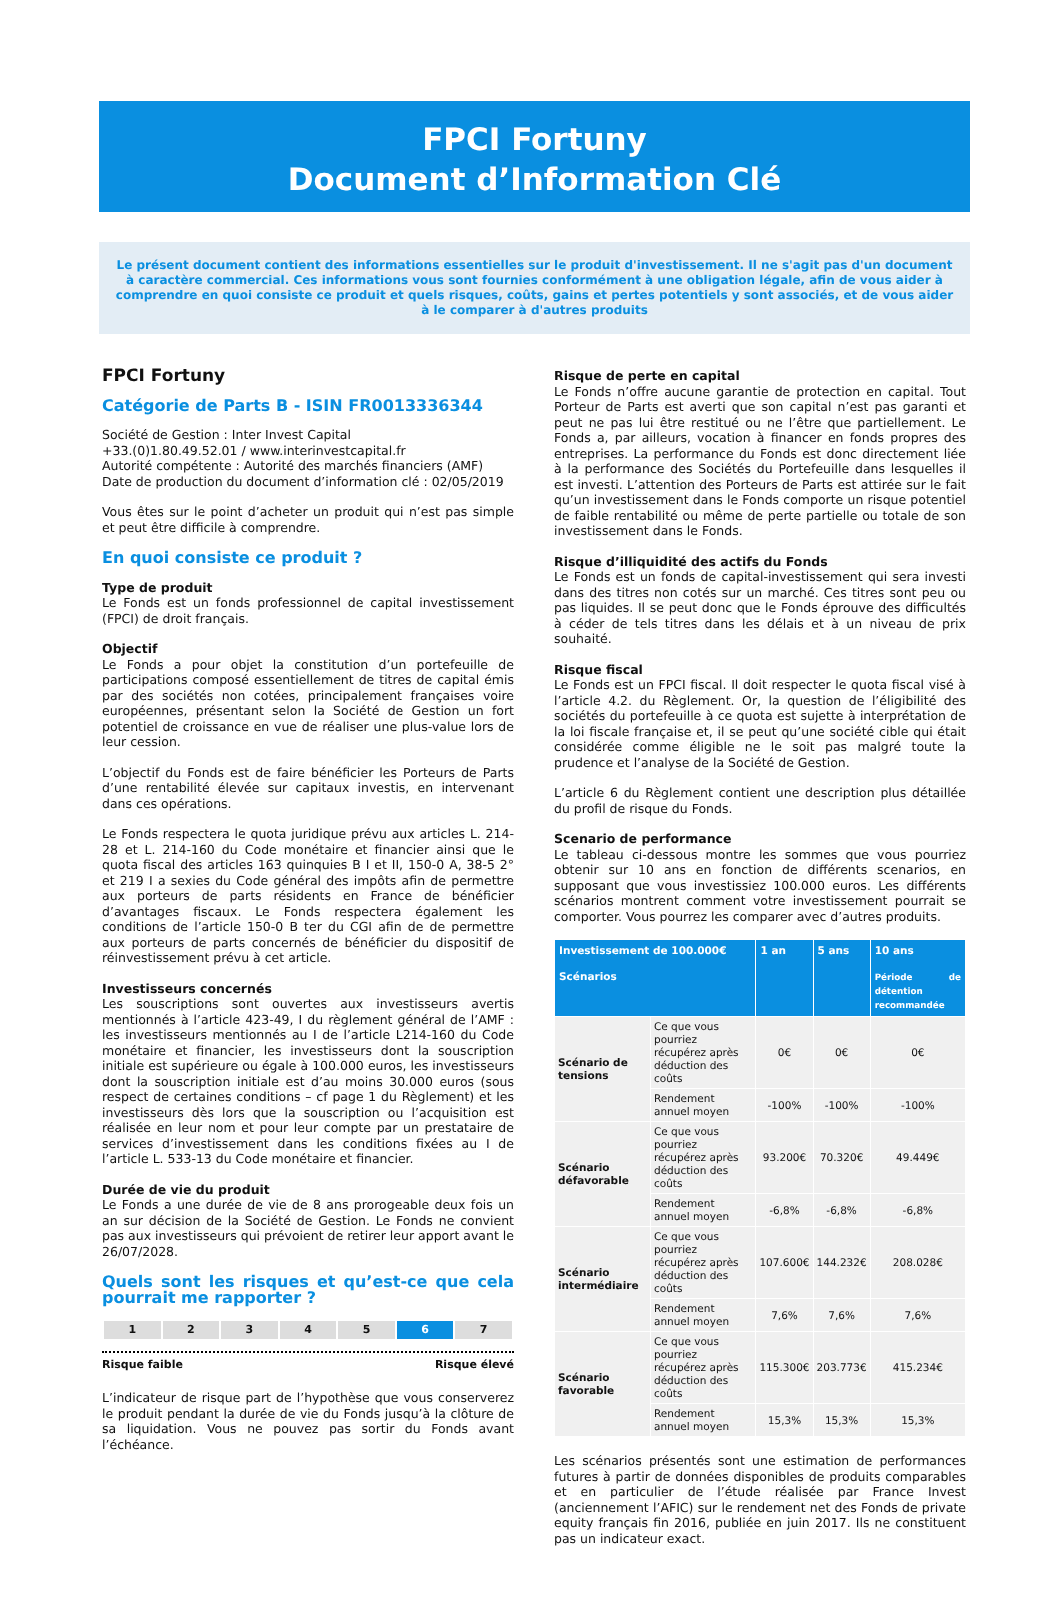FPCI Fortuny
Document d’Information Clé
Le présent document contient des informations essentielles sur le produit d'investissement. Il ne s'agit pas d'un document à caractère commercial. Ces informations vous sont fournies conformément à une obligation légale, afin de vous aider à comprendre en quoi consiste ce produit et quels risques, coûts, gains et pertes potentiels y sont associés, et de vous aider à le comparer à d'autres produits
FPCI Fortuny
Catégorie de Parts B - ISIN FR0013336344
Société de Gestion : Inter Invest Capital
+33.(0)1.80.49.52.01 / www.interinvestcapital.fr
Autorité compétente : Autorité des marchés financiers (AMF)
Date de production du document d’information clé : 02/05/2019
Vous êtes sur le point d’acheter un produit qui n’est pas simple et peut être difficile à comprendre.
En quoi consiste ce produit ?
Type de produit
Le Fonds est un fonds professionnel de capital investissement (FPCI) de droit français.
Objectif
Le Fonds a pour objet la constitution d’un portefeuille de participations composé essentiellement de titres de capital émis par des sociétés non cotées, principalement françaises voire européennes, présentant selon la Société de Gestion un fort potentiel de croissance en vue de réaliser une plus-value lors de leur cession.
L’objectif du Fonds est de faire bénéficier les Porteurs de Parts d’une rentabilité élevée sur capitaux investis, en intervenant dans ces opérations.
Le Fonds respectera le quota juridique prévu aux articles L. 214-28 et L. 214-160 du Code monétaire et financier ainsi que le quota fiscal des articles 163 quinquies B I et II, 150-0 A, 38-5 2° et 219 I a sexies du Code général des impôts afin de permettre aux porteurs de parts résidents en France de bénéficier d’avantages fiscaux. Le Fonds respectera également les conditions de l’article 150-0 B ter du CGI afin de de permettre aux porteurs de parts concernés de bénéficier du dispositif de réinvestissement prévu à cet article.
Investisseurs concernés
Les souscriptions sont ouvertes aux investisseurs avertis mentionnés à l’article 423-49, I du règlement général de l’AMF : les investisseurs mentionnés au I de l’article L214-160 du Code monétaire et financier, les investisseurs dont la souscription initiale est supérieure ou égale à 100.000 euros, les investisseurs dont la souscription initiale est d’au moins 30.000 euros (sous respect de certaines conditions – cf page 1 du Règlement) et les investisseurs dès lors que la souscription ou l’acquisition est réalisée en leur nom et pour leur compte par un prestataire de services d’investissement dans les conditions fixées au I de l’article L. 533-13 du Code monétaire et financier.
Durée de vie du produit
Le Fonds a une durée de vie de 8 ans prorogeable deux fois un an sur décision de la Société de Gestion. Le Fonds ne convient pas aux investisseurs qui prévoient de retirer leur apport avant le 26/07/2028.
Quels sont les risques et qu’est-ce que cela pourrait me rapporter ?
| 1 | 2 | 3 | 4 | 5 | 6 | 7 |
Risque faible Risque élevé
L’indicateur de risque part de l’hypothèse que vous conserverez le produit pendant la durée de vie du Fonds jusqu’à la clôture de sa liquidation. Vous ne pouvez pas sortir du Fonds avant l’échéance.
Risque de perte en capital
Le Fonds n’offre aucune garantie de protection en capital. Tout Porteur de Parts est averti que son capital n’est pas garanti et peut ne pas lui être restitué ou ne l’être que partiellement. Le Fonds a, par ailleurs, vocation à financer en fonds propres des entreprises. La performance du Fonds est donc directement liée à la performance des Sociétés du Portefeuille dans lesquelles il est investi. L’attention des Porteurs de Parts est attirée sur le fait qu’un investissement dans le Fonds comporte un risque potentiel de faible rentabilité ou même de perte partielle ou totale de son investissement dans le Fonds.
Risque d’illiquidité des actifs du Fonds
Le Fonds est un fonds de capital-investissement qui sera investi dans des titres non cotés sur un marché. Ces titres sont peu ou pas liquides. Il se peut donc que le Fonds éprouve des difficultés à céder de tels titres dans les délais et à un niveau de prix souhaité.
Risque fiscal
Le Fonds est un FPCI fiscal. Il doit respecter le quota fiscal visé à l’article 4.2. du Règlement. Or, la question de l’éligibilité des sociétés du portefeuille à ce quota est sujette à interprétation de la loi fiscale française et, il se peut qu’une société cible qui était considérée comme éligible ne le soit pas malgré toute la prudence et l’analyse de la Société de Gestion.
L’article 6 du Règlement contient une description plus détaillée du profil de risque du Fonds.
Scenario de performance
Le tableau ci-dessous montre les sommes que vous pourriez obtenir sur 10 ans en fonction de différents scenarios, en supposant que vous investissiez 100.000 euros. Les différents scénarios montrent comment votre investissement pourrait se comporter. Vous pourrez les comparer avec d’autres produits.
| Investissement de 100.000€ Scénarios | | 1 an | 5 ans | 10 ans Période de détention recommandée |
| --- | --- | --- | --- | --- |
| Scénario de tensions | Ce que vous pourriez récupérez après déduction des coûts | 0€ | 0€ | 0€ |
| | Rendement annuel moyen | -100% | -100% | -100% |
| Scénario défavorable | Ce que vous pourriez récupérez après déduction des coûts | 93.200€ | 70.320€ | 49.449€ |
| | Rendement annuel moyen | -6,8% | -6,8% | -6,8% |
| Scénario intermédiaire | Ce que vous pourriez récupérez après déduction des coûts | 107.600€ | 144.232€ | 208.028€ |
| | Rendement annuel moyen | 7,6% | 7,6% | 7,6% |
| Scénario favorable | Ce que vous pourriez récupérez après déduction des coûts | 115.300€ | 203.773€ | 415.234€ |
| | Rendement annuel moyen | 15,3% | 15,3% | 15,3% |
Les scénarios présentés sont une estimation de performances futures à partir de données disponibles de produits comparables et en particulier de l’étude réalisée par France Invest (anciennement l’AFIC) sur le rendement net des Fonds de private equity français fin 2016, publiée en juin 2017. Ils ne constituent pas un indicateur exact.